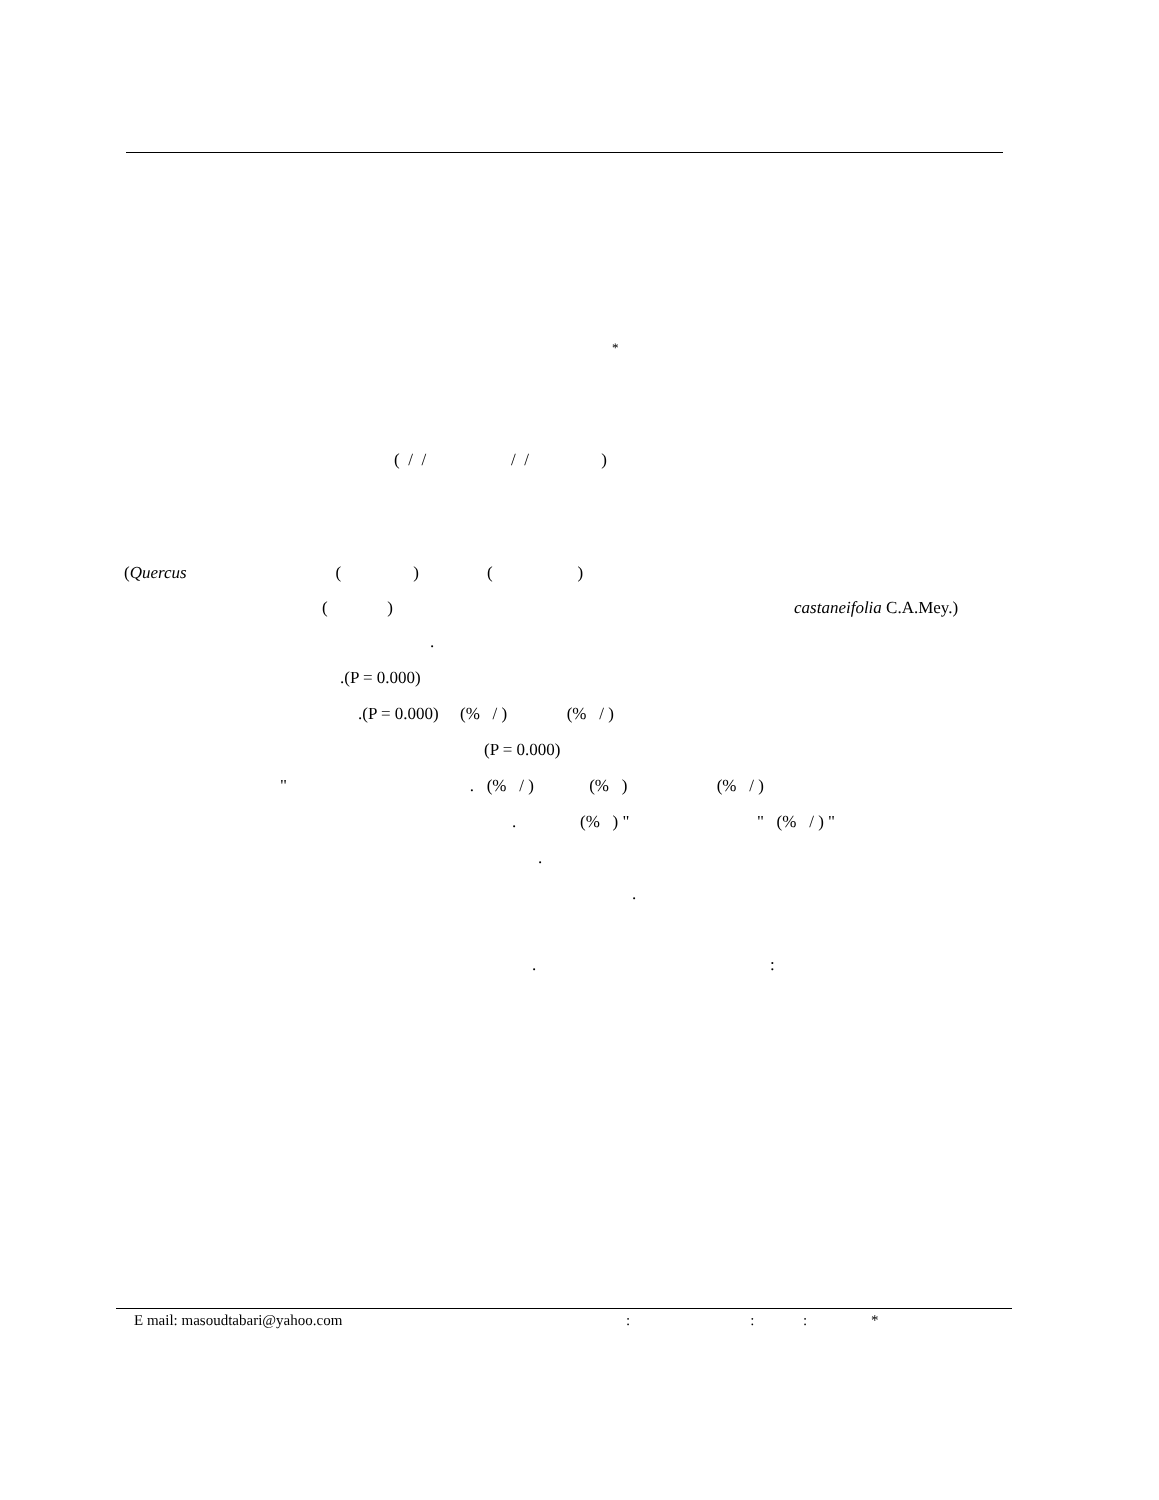*
( / / / / )
(Quercus ( ) ( )
( )
castaneifolia C.A.Mey.)
.
.(P = 0.000)
.(P = 0.000) (% / ) (% / )
(P = 0.000)
" . (% / ) (% ) (% / )
. (% ) " " (% / ) "
.
.
. :
E mail: masoudtabari@yahoo.com
: : : *